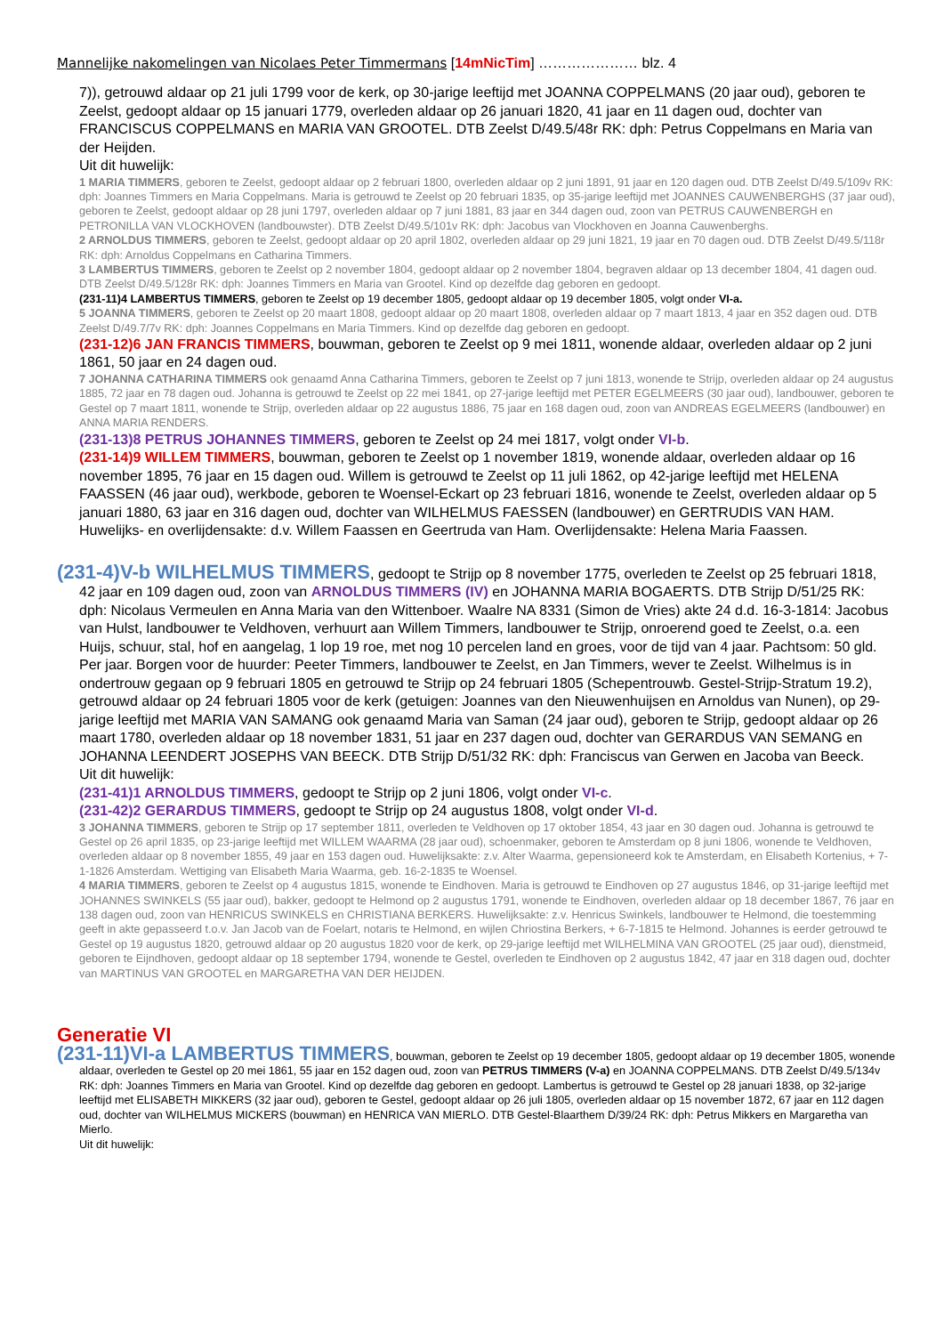Mannelijke nakomelingen van Nicolaes Peter Timmermans [14mNicTim] ………………… blz. 4
7)), getrouwd aldaar op 21 juli 1799 voor de kerk, op 30-jarige leeftijd met JOANNA COPPELMANS (20 jaar oud), geboren te Zeelst, gedoopt aldaar op 15 januari 1779, overleden aldaar op 26 januari 1820, 41 jaar en 11 dagen oud, dochter van FRANCISCUS COPPELMANS en MARIA VAN GROOTEL. DTB Zeelst D/49.5/48r RK: dph: Petrus Coppelmans en Maria van der Heijden.
Uit dit huwelijk:
1 MARIA TIMMERS, geboren te Zeelst, gedoopt aldaar op 2 februari 1800, overleden aldaar op 2 juni 1891, 91 jaar en 120 dagen oud. DTB Zeelst D/49.5/109v RK: dph: Joannes Timmers en Maria Coppelmans. Maria is getrouwd te Zeelst op 20 februari 1835, op 35-jarige leeftijd met JOANNES CAUWENBERGHS (37 jaar oud), geboren te Zeelst, gedoopt aldaar op 28 juni 1797, overleden aldaar op 7 juni 1881, 83 jaar en 344 dagen oud, zoon van PETRUS CAUWENBERGH en PETRONILLA VAN VLOCKHOVEN (landbouwster). DTB Zeelst D/49.5/101v RK: dph: Jacobus van Vlockhoven en Joanna Cauwenberghs.
2 ARNOLDUS TIMMERS, geboren te Zeelst, gedoopt aldaar op 20 april 1802, overleden aldaar op 29 juni 1821, 19 jaar en 70 dagen oud. DTB Zeelst D/49.5/118r RK: dph: Arnoldus Coppelmans en Catharina Timmers.
3 LAMBERTUS TIMMERS, geboren te Zeelst op 2 november 1804, gedoopt aldaar op 2 november 1804, begraven aldaar op 13 december 1804, 41 dagen oud. DTB Zeelst D/49.5/128r RK: dph: Joannes Timmers en Maria van Grootel. Kind op dezelfde dag geboren en gedoopt.
(231-11)4 LAMBERTUS TIMMERS, geboren te Zeelst op 19 december 1805, gedoopt aldaar op 19 december 1805, volgt onder VI-a.
5 JOANNA TIMMERS, geboren te Zeelst op 20 maart 1808, gedoopt aldaar op 20 maart 1808, overleden aldaar op 7 maart 1813, 4 jaar en 352 dagen oud. DTB Zeelst D/49.7/7v RK: dph: Joannes Coppelmans en Maria Timmers. Kind op dezelfde dag geboren en gedoopt.
(231-12)6 JAN FRANCIS TIMMERS, bouwman, geboren te Zeelst op 9 mei 1811, wonende aldaar, overleden aldaar op 2 juni 1861, 50 jaar en 24 dagen oud.
7 JOHANNA CATHARINA TIMMERS ook genaamd Anna Catharina Timmers, geboren te Zeelst op 7 juni 1813, wonende te Strijp, overleden aldaar op 24 augustus 1885, 72 jaar en 78 dagen oud. Johanna is getrouwd te Zeelst op 22 mei 1841, op 27-jarige leeftijd met PETER EGELMEERS (30 jaar oud), landbouwer, geboren te Gestel op 7 maart 1811, wonende te Strijp, overleden aldaar op 22 augustus 1886, 75 jaar en 168 dagen oud, zoon van ANDREAS EGELMEERS (landbouwer) en ANNA MARIA RENDERS.
(231-13)8 PETRUS JOHANNES TIMMERS, geboren te Zeelst op 24 mei 1817, volgt onder VI-b.
(231-14)9 WILLEM TIMMERS, bouwman, geboren te Zeelst op 1 november 1819, wonende aldaar, overleden aldaar op 16 november 1895, 76 jaar en 15 dagen oud. Willem is getrouwd te Zeelst op 11 juli 1862, op 42-jarige leeftijd met HELENA FAASSEN (46 jaar oud), werkbode, geboren te Woensel-Eckart op 23 februari 1816, wonende te Zeelst, overleden aldaar op 5 januari 1880, 63 jaar en 316 dagen oud, dochter van WILHELMUS FAESSEN (landbouwer) en GERTRUDIS VAN HAM. Huwelijks- en overlijdensakte: d.v. Willem Faassen en Geertruda van Ham. Overlijdensakte: Helena Maria Faassen.
(231-4)V-b WILHELMUS TIMMERS, gedoopt te Strijp op 8 november 1775, overleden te Zeelst op 25 februari 1818, 42 jaar en 109 dagen oud, zoon van ARNOLDUS TIMMERS (IV) en JOHANNA MARIA BOGAERTS. DTB Strijp D/51/25 RK: dph: Nicolaus Vermeulen en Anna Maria van den Wittenboer. Waalre NA 8331 (Simon de Vries) akte 24 d.d. 16-3-1814: Jacobus van Hulst, landbouwer te Veldhoven, verhuurt aan Willem Timmers, landbouwer te Strijp, onroerend goed te Zeelst, o.a. een Huijs, schuur, stal, hof en aangelag, 1 lop 19 roe, met nog 10 percelen land en groes, voor de tijd van 4 jaar. Pachtsom: 50 gld. Per jaar. Borgen voor de huurder: Peeter Timmers, landbouwer te Zeelst, en Jan Timmers, wever te Zeelst. Wilhelmus is in ondertrouw gegaan op 9 februari 1805 en getrouwd te Strijp op 24 februari 1805 (Schepentrouwb. Gestel-Strijp-Stratum 19.2), getrouwd aldaar op 24 februari 1805 voor de kerk (getuigen: Joannes van den Nieuwenhuijsen en Arnoldus van Nunen), op 29-jarige leeftijd met MARIA VAN SAMANG ook genaamd Maria van Saman (24 jaar oud), geboren te Strijp, gedoopt aldaar op 26 maart 1780, overleden aldaar op 18 november 1831, 51 jaar en 237 dagen oud, dochter van GERARDUS VAN SEMANG en JOHANNA LEENDERT JOSEPHS VAN BEECK. DTB Strijp D/51/32 RK: dph: Franciscus van Gerwen en Jacoba van Beeck.
Uit dit huwelijk:
(231-41)1 ARNOLDUS TIMMERS, gedoopt te Strijp op 2 juni 1806, volgt onder VI-c.
(231-42)2 GERARDUS TIMMERS, gedoopt te Strijp op 24 augustus 1808, volgt onder VI-d.
3 JOHANNA TIMMERS, geboren te Strijp op 17 september 1811, overleden te Veldhoven op 17 oktober 1854, 43 jaar en 30 dagen oud. Johanna is getrouwd te Gestel op 26 april 1835, op 23-jarige leeftijd met WILLEM WAARMA (28 jaar oud), schoenmaker, geboren te Amsterdam op 8 juni 1806, wonende te Veldhoven, overleden aldaar op 8 november 1855, 49 jaar en 153 dagen oud. Huwelijksakte: z.v. Alter Waarma, gepensioneerd kok te Amsterdam, en Elisabeth Kortenius, + 7-1-1826 Amsterdam. Wettiging van Elisabeth Maria Waarma, geb. 16-2-1835 te Woensel.
4 MARIA TIMMERS, geboren te Zeelst op 4 augustus 1815, wonende te Eindhoven. Maria is getrouwd te Eindhoven op 27 augustus 1846, op 31-jarige leeftijd met JOHANNES SWINKELS (55 jaar oud), bakker, gedoopt te Helmond op 2 augustus 1791, wonende te Eindhoven, overleden aldaar op 18 december 1867, 76 jaar en 138 dagen oud, zoon van HENRICUS SWINKELS en CHRISTIANA BERKERS. Huwelijksakte: z.v. Henricus Swinkels, landbouwer te Helmond, die toestemming geeft in akte gepasseerd t.o.v. Jan Jacob van de Foelart, notaris te Helmond, en wijlen Chriostina Berkers, + 6-7-1815 te Helmond. Johannes is eerder getrouwd te Gestel op 19 augustus 1820, getrouwd aldaar op 20 augustus 1820 voor de kerk, op 29-jarige leeftijd met WILHELMINA VAN GROOTEL (25 jaar oud), dienstmeid, geboren te Eijndhoven, gedoopt aldaar op 18 september 1794, wonende te Gestel, overleden te Eindhoven op 2 augustus 1842, 47 jaar en 318 dagen oud, dochter van MARTINUS VAN GROOTEL en MARGARETHA VAN DER HEIJDEN.
Generatie VI
(231-11)VI-a LAMBERTUS TIMMERS, bouwman, geboren te Zeelst op 19 december 1805, gedoopt aldaar op 19 december 1805, wonende aldaar, overleden te Gestel op 20 mei 1861, 55 jaar en 152 dagen oud, zoon van PETRUS TIMMERS (V-a) en JOANNA COPPELMANS. DTB Zeelst D/49.5/134v RK: dph: Joannes Timmers en Maria van Grootel. Kind op dezelfde dag geboren en gedoopt. Lambertus is getrouwd te Gestel op 28 januari 1838, op 32-jarige leeftijd met ELISABETH MIKKERS (32 jaar oud), geboren te Gestel, gedoopt aldaar op 26 juli 1805, overleden aldaar op 15 november 1872, 67 jaar en 112 dagen oud, dochter van WILHELMUS MICKERS (bouwman) en HENRICA VAN MIERLO. DTB Gestel-Blaarthem D/39/24 RK: dph: Petrus Mikkers en Margaretha van Mierlo.
Uit dit huwelijk: